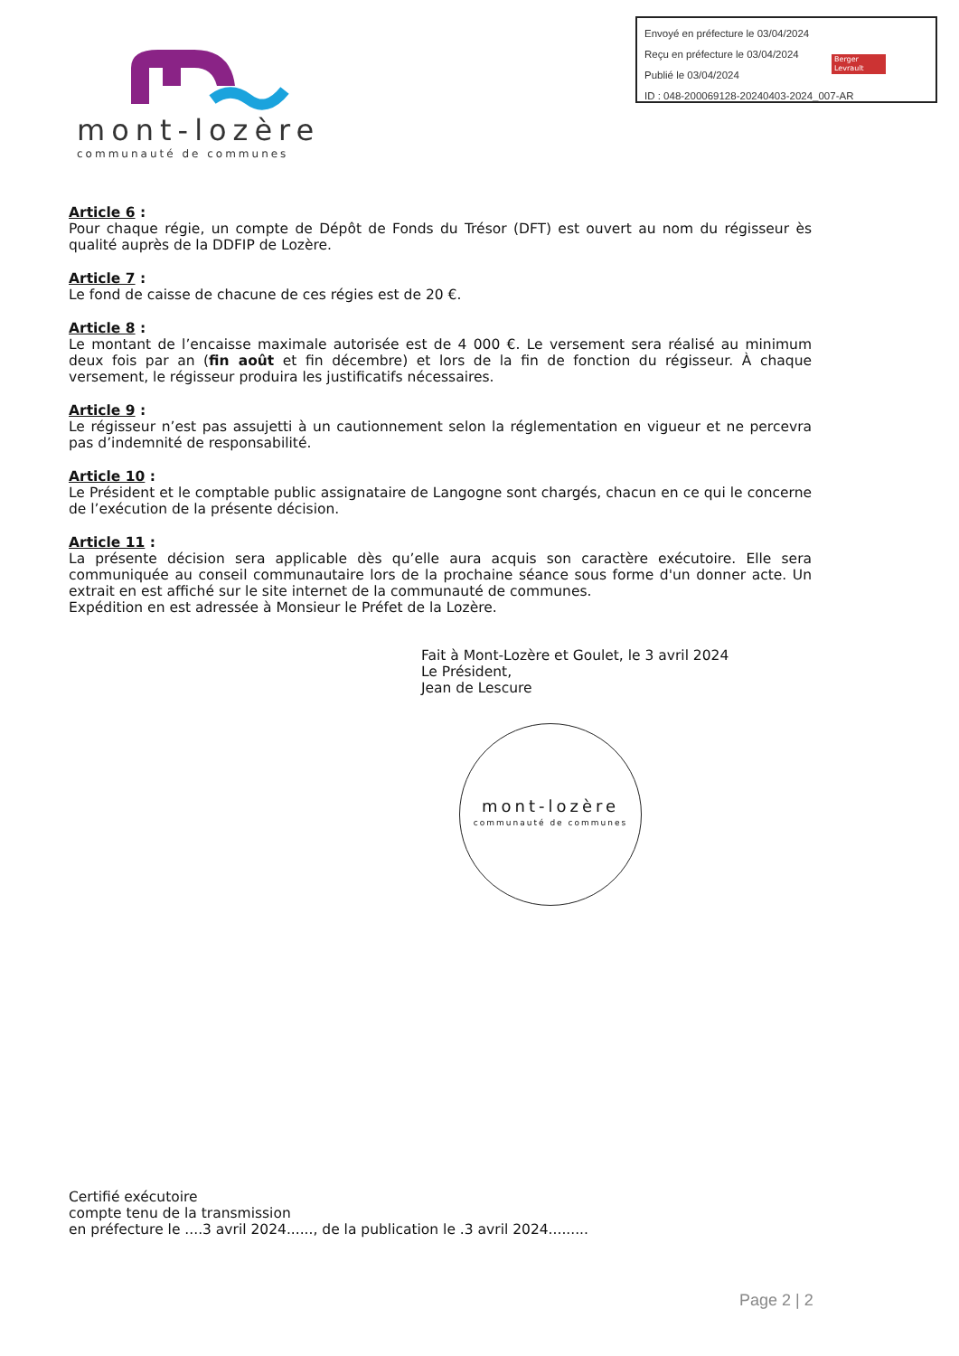Envoyé en préfecture le 03/04/2024
Reçu en préfecture le 03/04/2024
Publié le 03/04/2024
ID : 048-200069128-20240403-2024_007-AR
Berger Levrault
mont-lozère
communauté de communes
Article 6 :
Pour chaque régie, un compte de Dépôt de Fonds du Trésor (DFT) est ouvert au nom du régisseur ès qualité auprès de la DDFIP de Lozère.
Article 7 :
Le fond de caisse de chacune de ces régies est de 20 €.
Article 8 :
Le montant de l’encaisse maximale autorisée est de 4 000 €. Le versement sera réalisé au minimum deux fois par an (fin août et fin décembre) et lors de la fin de fonction du régisseur. À chaque versement, le régisseur produira les justificatifs nécessaires.
Article 9 :
Le régisseur n’est pas assujetti à un cautionnement selon la réglementation en vigueur et ne percevra pas d’indemnité de responsabilité.
Article 10 :
Le Président et le comptable public assignataire de Langogne sont chargés, chacun en ce qui le concerne de l’exécution de la présente décision.
Article 11 :
La présente décision sera applicable dès qu’elle aura acquis son caractère exécutoire. Elle sera communiquée au conseil communautaire lors de la prochaine séance sous forme d'un donner acte. Un extrait en est affiché sur le site internet de la communauté de communes.
Expédition en est adressée à Monsieur le Préfet de la Lozère.
Fait à Mont-Lozère et Goulet, le 3 avril 2024
Le Président,
Jean de Lescure
mont-lozère
communauté de communes
Certifié exécutoire
compte tenu de la transmission
en préfecture le ....3 avril 2024......, de la publication le .3 avril 2024.........
Page 2 | 2